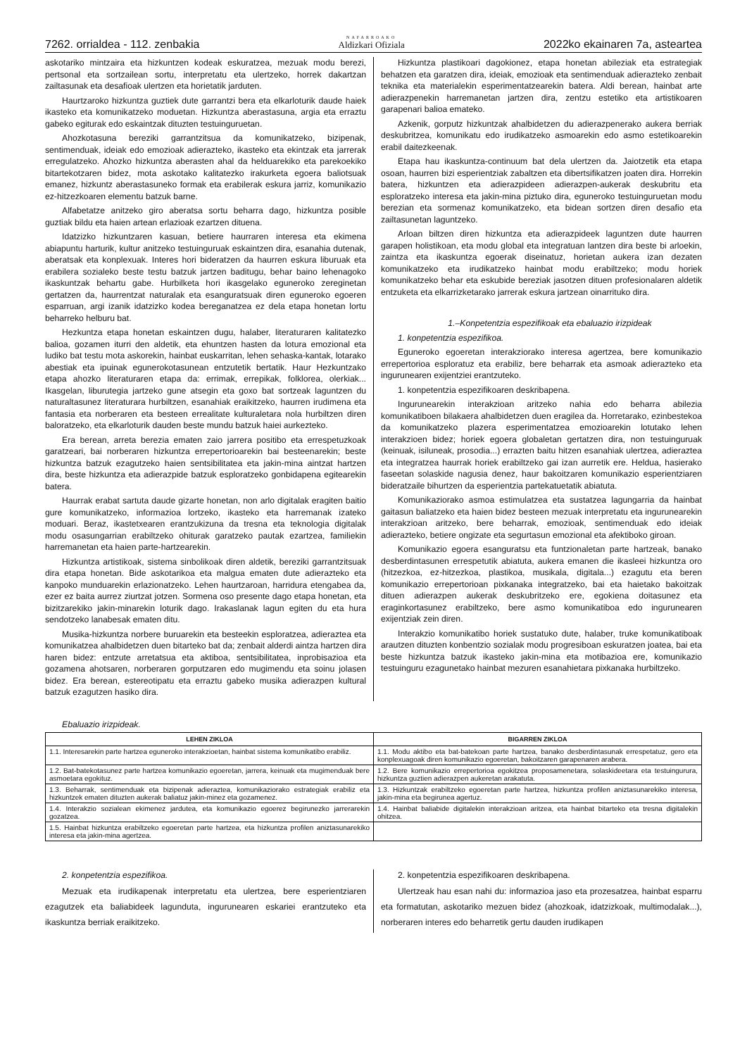7262. orrialdea - 112. zenbakia NAFARROAKO
Aldizkari Ofiziala 2022ko ekainaren 7a, asteartea
askotariko mintzaira eta hizkuntzen kodeak eskuratzea, mezuak modu berezi, pertsonal eta sortzailean sortu, interpretatu eta ulertzeko, horrek dakartzan zailtasunak eta desafioak ulertzen eta horietatik jarduten.
Haurtzaroko hizkuntza guztiek dute garrantzi bera eta elkarloturik daude haiek ikasteko eta komunikatzeko moduetan. Hizkuntza aberastasuna, argia eta erraztu gabeko egiturak edo eskaintzak dituzten testuinguruetan.
Ahozkotasuna bereziki garrantzitsua da komunikatzeko, bizipenak, sentimenduak, ideiak edo emozioak adierazteko, ikasteko eta ekintzak eta jarrerak erregulatzeko. Ahozko hizkuntza aberasten ahal da helduarekiko eta parekoekiko bitartekotzaren bidez, mota askotako kalitatezko irakurketa egoera baliotsuak emanez, hizkuntz aberastasuneko formak eta erabilerak eskura jarriz, komunikazio ez-hitzezkoaren elementu batzuk barne.
Alfabetatze anitzeko giro aberatsa sortu beharra dago, hizkuntza posible guztiak bildu eta haien artean erlazioak ezartzen dituena.
Idatzizko hizkuntzaren kasuan, betiere haurraren interesa eta ekimena abiapuntu harturik, kultur anitzeko testuinguruak eskaintzen dira, esanahia dutenak, aberatsak eta konplexuak. Interes hori bideratzen da haurren eskura liburuak eta erabilera sozialeko beste testu batzuk jartzen baditugu, behar baino lehenagoko ikaskuntzak behartu gabe. Hurbilketa hori ikasgelako eguneroko zereginetan gertatzen da, haurrentzat naturalak eta esanguratsuak diren eguneroko egoeren esparruan, argi izanik idatzizko kodea bereganatzea ez dela etapa honetan lortu beharreko helburu bat.
Hezkuntza etapa honetan eskaintzen dugu, halaber, literaturaren kalitatezko balioa, gozamen iturri den aldetik, eta ehuntzen hasten da lotura emozional eta ludiko bat testu mota askorekin, hainbat euskarritan, lehen sehaska-kantak, lotarako abestiak eta ipuinak egunerokotasunean entzutetik bertatik. Haur Hezkuntzako etapa ahozko literaturaren etapa da: errimak, errepikak, folklorea, olerkiak... Ikasgelan, liburutegia jartzeko gune atsegin eta goxo bat sortzeak laguntzen du naturaltasunez literaturara hurbiltzen, esanahiak eraikitzeko, haurren irudimena eta fantasia eta norberaren eta besteen errealitate kulturaletara nola hurbiltzen diren baloratzeko, eta elkarloturik dauden beste mundu batzuk haiei aurkezteko.
Era berean, arreta berezia ematen zaio jarrera positibo eta errespetuzkoak garatzeari, bai norberaren hizkuntza errepertorioarekin bai besteenarekin; beste hizkuntza batzuk ezagutzeko haien sentsibilitatea eta jakin-mina aintzat hartzen dira, beste hizkuntza eta adierazpide batzuk esploratzeko gonbidapena egitearekin batera.
Haurrak erabat sartuta daude gizarte honetan, non arlo digitalak eragiten baitio gure komunikatzeko, informazioa lortzeko, ikasteko eta harremanak izateko moduari. Beraz, ikastetxearen erantzukizuna da tresna eta teknologia digitalak modu osasungarrian erabiltzeko ohiturak garatzeko pautak ezartzea, familiekin harremanetan eta haien parte-hartzearekin.
Hizkuntza artistikoak, sistema sinbolikoak diren aldetik, bereziki garrantzitsuak dira etapa honetan. Bide askotarikoa eta malgua ematen dute adierazteko eta kanpoko munduarekin erlazionatzeko. Lehen haurtzaroan, harridura etengabea da, ezer ez baita aurrez ziurtzat jotzen. Sormena oso presente dago etapa honetan, eta bizitzarekiko jakin-minarekin loturik dago. Irakaslanak lagun egiten du eta hura sendotzeko lanabesak ematen ditu.
Musika-hizkuntza norbere buruarekin eta besteekin esploratzea, adieraztea eta komunikatzea ahalbidetzen duen bitarteko bat da; zenbait alderdi aintza hartzen dira haren bidez: entzute arretatsua eta aktiboa, sentsibilitatea, inprobisazioa eta gozamena ahotsaren, norberaren gorputzaren edo mugimendu eta soinu jolasen bidez. Era berean, estereotipatu eta erraztu gabeko musika adierazpen kultural batzuk ezagutzen hasiko dira.
Hizkuntza plastikoari dagokionez, etapa honetan abileziak eta estrategiak behatzen eta garatzen dira, ideiak, emozioak eta sentimenduak adierazteko zenbait teknika eta materialekin esperimentatzearekin batera. Aldi berean, hainbat arte adierazpenekin harremanetan jartzen dira, zentzu estetiko eta artistikoaren garapenari balioa emateko.
Azkenik, gorputz hizkuntzak ahalbidetzen du adierazpenerako aukera berriak deskubritzea, komunikatu edo irudikatzeko asmoarekin edo asmo estetikoarekin erabil daitezkeenak.
Etapa hau ikaskuntza-continuum bat dela ulertzen da. Jaiotzetik eta etapa osoan, haurren bizi esperientziak zabaltzen eta dibertsifikatzen joaten dira. Horrekin batera, hizkuntzen eta adierazpideen adierazpen-aukerak deskubritu eta esploratzeko interesa eta jakin-mina piztuko dira, eguneroko testuinguruetan modu berezian eta sormenaz komunikatzeko, eta bidean sortzen diren desafio eta zailtasunetan laguntzeko.
Arloan biltzen diren hizkuntza eta adierazpideek laguntzen dute haurren garapen holistikoan, eta modu global eta integratuan lantzen dira beste bi arloekin, zaintza eta ikaskuntza egoerak diseinatuz, horietan aukera izan dezaten komunikatzeko eta irudikatzeko hainbat modu erabiltzeko; modu horiek komunikatzeko behar eta eskubide bereziak jasotzen dituen profesionalaren aldetik entzuketa eta elkarrizketarako jarrerak eskura jartzean oinarrituko dira.
1.–Konpetentzia espezifikoak eta ebaluazio irizpideak
1. konpetentzia espezifikoa.
Eguneroko egoeretan interakziorako interesa agertzea, bere komunikazio errepertorioa esploratuz eta erabiliz, bere beharrak eta asmoak adierazteko eta ingurunearen exijentziei erantzuteko.
1. konpetentzia espezifikoaren deskribapena.
Ingurunearekin interakzioan aritzeko nahia edo beharra abilezia komunikatiboen bilakaera ahalbidetzen duen eragilea da. Horretarako, ezinbestekoa da komunikatzeko plazera esperimentatzea emozioarekin lotutako lehen interakzioen bidez; horiek egoera globaletan gertatzen dira, non testuinguruak (keinuak, isiluneak, prosodia...) errazten baitu hitzen esanahiak ulertzea, adieraztea eta integratzea haurrak horiek erabiltzeko gai izan aurretik ere. Heldua, hasierako faseetan solaskide nagusia denez, haur bakoitzaren komunikazio esperientziaren bideratzaile bihurtzen da esperientzia partekatuetatik abiatuta.
Komunikaziorako asmoa estimulatzea eta sustatzea lagungarria da hainbat gaitasun baliatzeko eta haien bidez besteen mezuak interpretatu eta ingurunearekin interakzioan aritzeko, bere beharrak, emozioak, sentimenduak edo ideiak adierazteko, betiere ongizate eta segurtasun emozional eta afektiboko giroan.
Komunikazio egoera esanguratsu eta funtzionaletan parte hartzeak, banako desberdintasunen errespetutik abiatuta, aukera emanen die ikasleei hizkuntza oro (hitzezkoa, ez-hitzezkoa, plastikoa, musikala, digitala...) ezagutu eta beren komunikazio errepertorioan pixkanaka integratzeko, bai eta haietako bakoitzak dituen adierazpen aukerak deskubritzeko ere, egokiena doitasunez eta eraginkortasunez erabiltzeko, bere asmo komunikatiboa edo ingurunearen exijentziak zein diren.
Interakzio komunikatibo horiek sustatuko dute, halaber, truke komunikatiboak arautzen dituzten konbentzio sozialak modu progresiboan eskuratzen joatea, bai eta beste hizkuntza batzuk ikasteko jakin-mina eta motibazioa ere, komunikazio testuinguru ezagunetako hainbat mezuren esanahietara pixkanaka hurbiltzeko.
Ebaluazio irizpideak.
| LEHEN ZIKLOA | BIGARREN ZIKLOA |
| --- | --- |
| 1.1. Interesarekin parte hartzea eguneroko interakzioetan, hainbat sistema komunikatibo erabiliz. | 1.1. Modu aktibo eta bat-batekoan parte hartzea, banako desberdintasunak errespetatuz, gero eta konplexuagoak diren komunikazio egoeretan, bakoitzaren garapenaren arabera. |
| 1.2. Bat-batekotasunez parte hartzea komunikazio egoeretan, jarrera, keinuak eta mugimenduak bere asmoetara egokituz. | 1.2. Bere komunikazio errepertorioa egokitzea proposamenetara, solaskideetara eta testuingurura, hizkuntza guztien adierazpen aukeretan arakatuta. |
| 1.3. Beharrak, sentimenduak eta bizipenak adieraztea, komunikaziorako estrategiak erabiliz eta hizkuntzek ematen dituzten aukerak baliatuz jakin-minez eta gozamenez. | 1.3. Hizkuntzak erabiltzeko egoeretan parte hartzea, hizkuntza profilen aniztasunarekiko interesa, jakin-mina eta begirunea agertuz. |
| 1.4. Interakzio sozialean ekimenez jardutea, eta komunikazio egoerez begirunezko jarrerarekin gozatzea. | 1.4. Hainbat baliabide digitalekin interakzioan aritzea, eta hainbat bitarteko eta tresna digitalekin ohitzea. |
| 1.5. Hainbat hizkuntza erabiltzeko egoeretan parte hartzea, eta hizkuntza profilen aniztasunarekiko interesa eta jakin-mina agertzea. | |
2. konpetentzia espezifikoa.
Mezuak eta irudikapenak interpretatu eta ulertzea, bere esperientziaren ezagutzek eta baliabideek lagunduta, ingurunearen eskariei erantzuteko eta ikaskuntza berriak eraikitzeko.
2. konpetentzia espezifikoaren deskribapena.
Ulertzeak hau esan nahi du: informazioa jaso eta prozesatzea, hainbat esparru eta formatutan, askotariko mezuen bidez (ahozkoak, idatzizkoak, multimodalak...), norberaren interes edo beharretik gertu dauden irudikapen